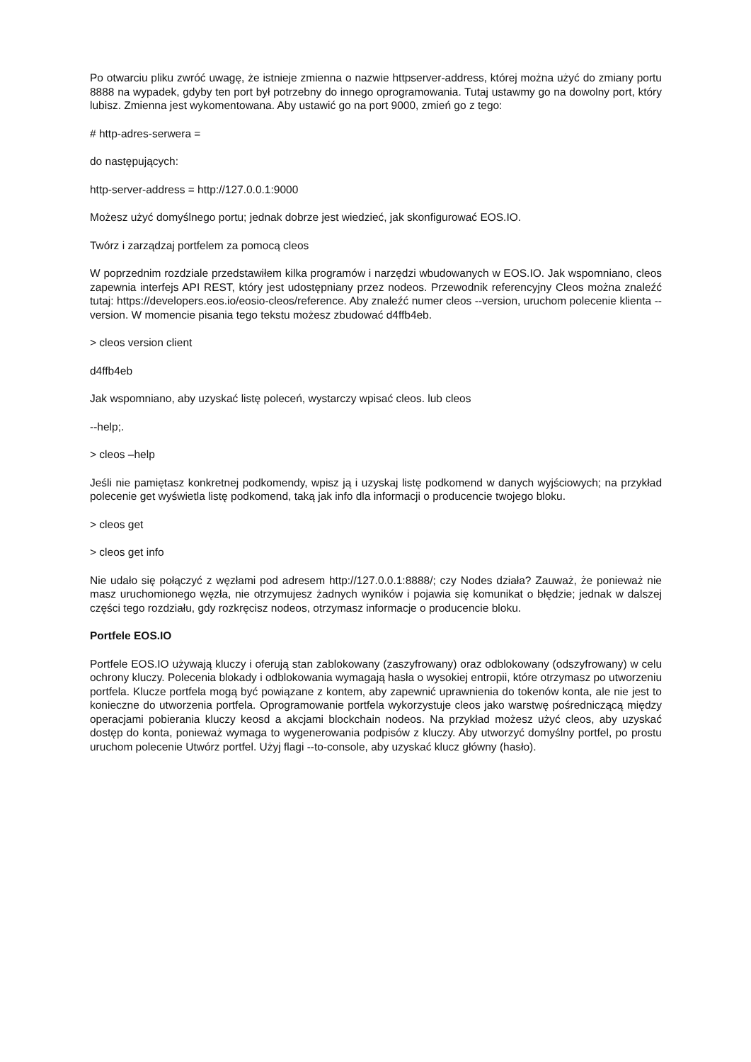Po otwarciu pliku zwróć uwagę, że istnieje zmienna o nazwie httpserver-address, której można użyć do zmiany portu 8888 na wypadek, gdyby ten port był potrzebny do innego oprogramowania. Tutaj ustawmy go na dowolny port, który lubisz. Zmienna jest wykomentowana. Aby ustawić go na port 9000, zmień go z tego:
# http-adres-serwera =
do następujących:
http-server-address = http://127.0.0.1:9000
Możesz użyć domyślnego portu; jednak dobrze jest wiedzieć, jak skonfigurować EOS.IO.
Twórz i zarządzaj portfelem za pomocą cleos
W poprzednim rozdziale przedstawiłem kilka programów i narzędzi wbudowanych w EOS.IO. Jak wspomniano, cleos zapewnia interfejs API REST, który jest udostępniany przez nodeos. Przewodnik referencyjny Cleos można znaleźć tutaj: https://developers.eos.io/eosio-cleos/reference. Aby znaleźć numer cleos --version, uruchom polecenie klienta --version. W momencie pisania tego tekstu możesz zbudować d4ffb4eb.
> cleos version client
d4ffb4eb
Jak wspomniano, aby uzyskać listę poleceń, wystarczy wpisać cleos. lub cleos
--help;.
> cleos –help
Jeśli nie pamiętasz konkretnej podkomendy, wpisz ją i uzyskaj listę podkomend w danych wyjściowych; na przykład polecenie get wyświetla listę podkomend, taką jak info dla informacji o producencie twojego bloku.
> cleos get
> cleos get info
Nie udało się połączyć z węzłami pod adresem http://127.0.0.1:8888/; czy Nodes działa? Zauważ, że ponieważ nie masz uruchomionego węzła, nie otrzymujesz żadnych wyników i pojawia się komunikat o błędzie; jednak w dalszej części tego rozdziału, gdy rozkręcisz nodeos, otrzymasz informacje o producencie bloku.
Portfele EOS.IO
Portfele EOS.IO używają kluczy i oferują stan zablokowany (zaszyfrowany) oraz odblokowany (odszyfrowany) w celu ochrony kluczy. Polecenia blokady i odblokowania wymagają hasła o wysokiej entropii, które otrzymasz po utworzeniu portfela. Klucze portfela mogą być powiązane z kontem, aby zapewnić uprawnienia do tokenów konta, ale nie jest to konieczne do utworzenia portfela. Oprogramowanie portfela wykorzystuje cleos jako warstwę pośredniczącą między operacjami pobierania kluczy keosd a akcjami blockchain nodeos. Na przykład możesz użyć cleos, aby uzyskać dostęp do konta, ponieważ wymaga to wygenerowania podpisów z kluczy. Aby utworzyć domyślny portfel, po prostu uruchom polecenie Utwórz portfel. Użyj flagi --to-console, aby uzyskać klucz główny (hasło).